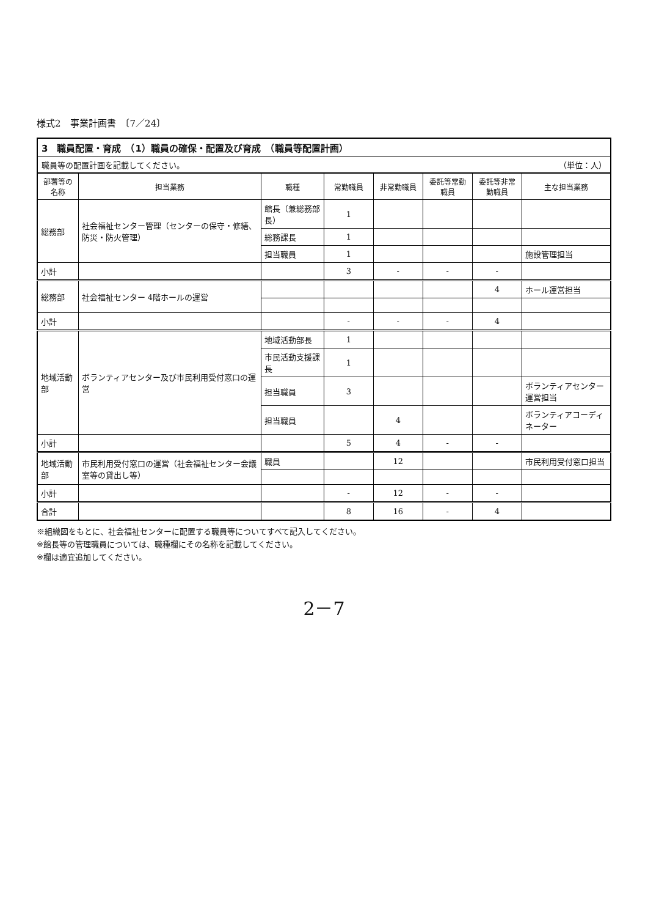様式2　事業計画書　〔7／24〕
3　職員配置・育成　（1）職員の確保・配置及び育成　（職員等配置計画）
職員等の配置計画を記載してください。 （単位：人）
| 部署等の名称 | 担当業務 | 職種 | 常勤職員 | 非常勤職員 | 委託等常勤職員 | 委託等非常勤職員 | 主な担当業務 |
| --- | --- | --- | --- | --- | --- | --- | --- |
| 総務部 | 社会福祉センター管理（センターの保守・修繕、防災・防火管理） | 館長（兼総務部長） | 1 | | | | |
| | | 総務課長 | 1 | | | | |
| | | 担当職員 | 1 | | | | 施設管理担当 |
| 小計 | | | 3 | - | - | - | |
| 総務部 | 社会福祉センター 4階ホールの運営 | | | | | 4 | ホール運営担当 |
| 小計 | | | - | - | - | 4 | |
| 地域活動部 | ボランティアセンター及び市民利用受付窓口の運営 | 地域活動部長 | 1 | | | | |
| | | 市民活動支援課長 | 1 | | | | |
| | | 担当職員 | 3 | | | | ボランティアセンター運営担当 |
| | | 担当職員 | | 4 | | | ボランティアコーディネーター |
| 小計 | | | 5 | 4 | - | - | |
| 地域活動部 | 市民利用受付窓口の運営（社会福祉センター会議室等の貸出し等） | 職員 | | 12 | | | 市民利用受付窓口担当 |
| 小計 | | | - | 12 | - | - | |
| 合計 | | | 8 | 16 | - | 4 | |
※組織図をもとに、社会福祉センターに配置する職員等についてすべて記入してください。
※館長等の管理職員については、職種欄にその名称を記載してください。
※欄は適宜追加してください。
2－7